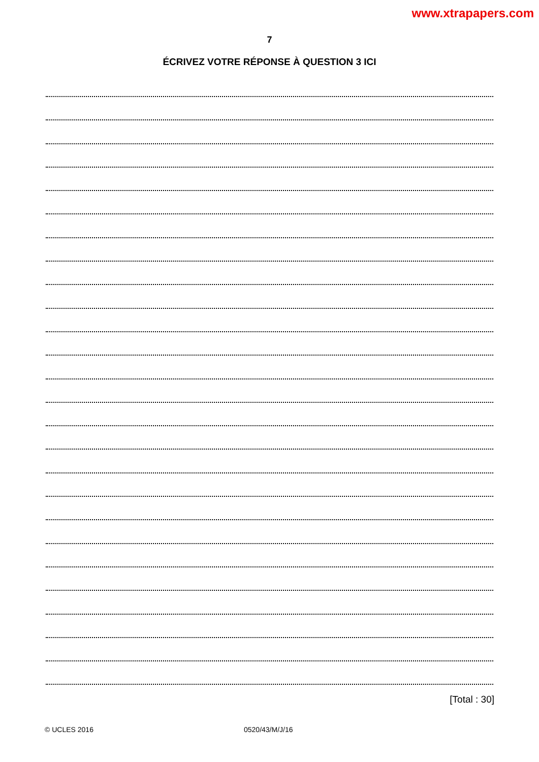www.xtrapapers.com
7
ÉCRIVEZ VOTRE RÉPONSE À QUESTION 3 ICI
[Total : 30]
© UCLES 2016 0520/43/M/J/16